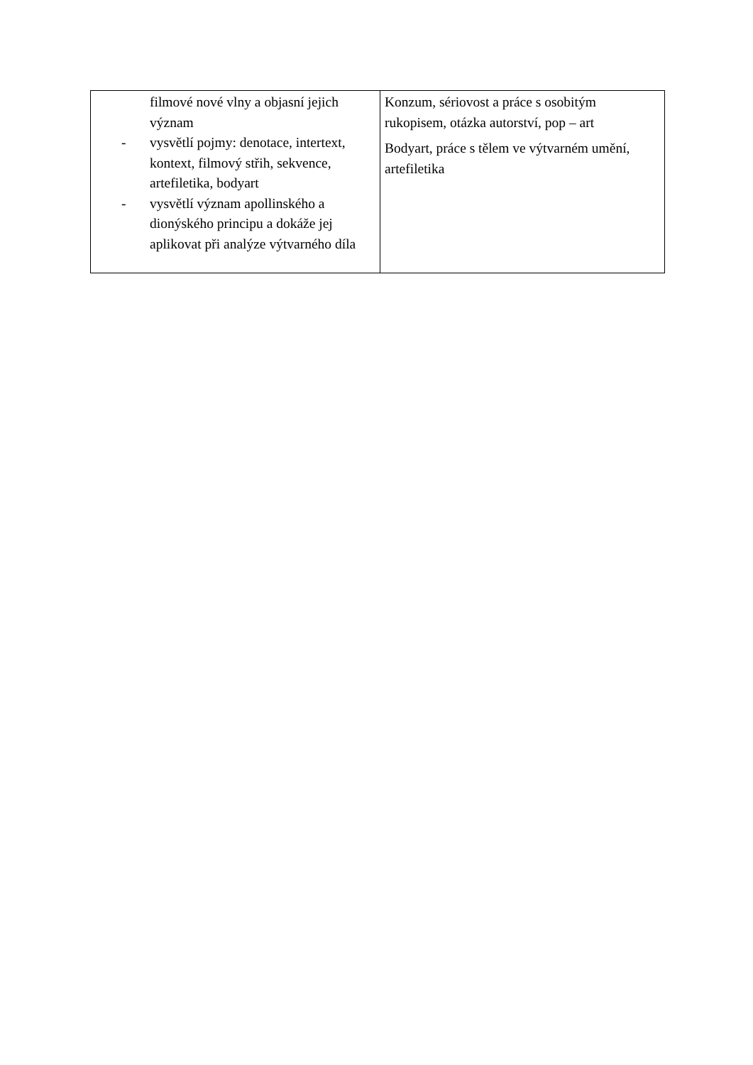| filmové nové vlny a objasní jejich význam - vysvětlí pojmy: denotace, intertext, kontext, filmový střih, sekvence, artefiletika, bodyart - vysvětlí význam apollinského a dionýského principu a dokáže jej aplikovat při analýze výtvarného díla | Konzum, sériovost a práce s osobitým rukopisem, otázka autorství, pop – art Bodyart, práce s tělem ve výtvarném umění, artefiletika |